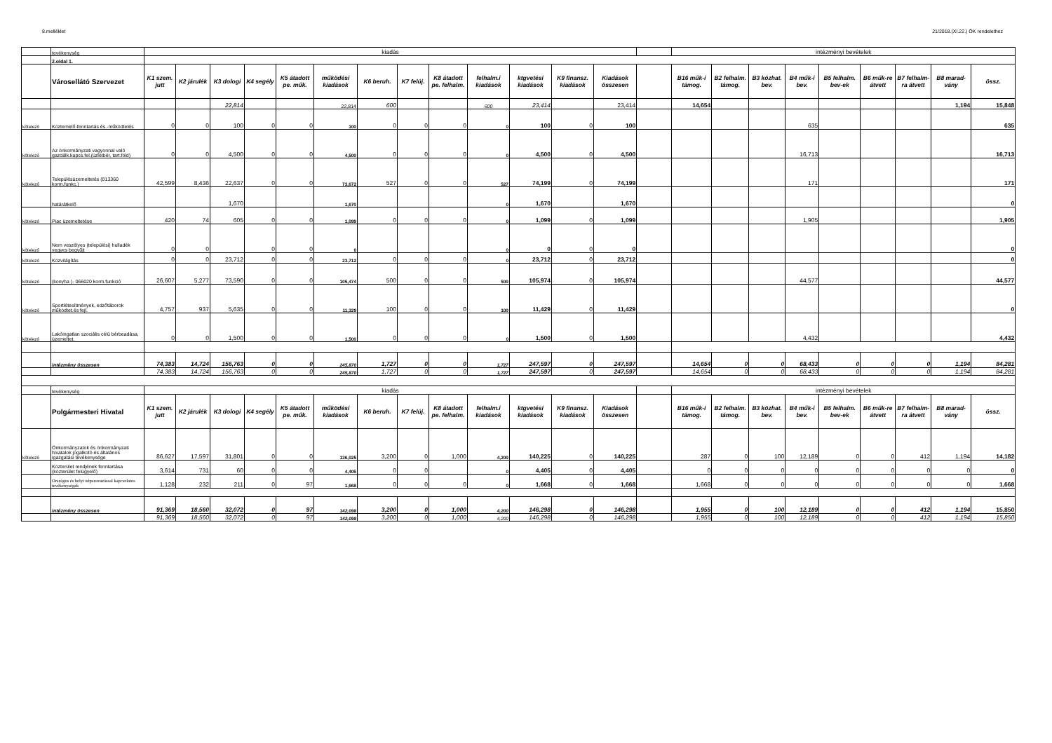8.melléklet 21/2018.(XI.22.) ÖK rendelethez
| | tevékenység | kiadás | | | | | | | | | | | | | | intézményi bevételek | | | | | | | | |
| | 2.oldal 1. | | | | | | | | | | | | | | | | | | | | | | | |
| | Városellátó Szervezet | K1 szem. jutt | K2 járulék | K3 dologi | K4 segély | K5 átadott pe. műk. | működési kiadások | K6 beruh. | K7 felúj. | K8 átadott pe. felhalm. | felhalm.i kiadások | ktgvetési kiadások | K9 finansz. kiadások | Kiadások összesen | | B16 műk-i támog. | B2 felhalm. támog. | B3 közhat. bev. | B4 műk-i bev. | B5 felhalm. bev-ek | B6 műk-re átvett | B7 felhalm-ra átvett | B8 marad-vány | össz. |
| | | | | 22,814 | | | 22,814 | 600 | | | 600 | 23,414 | | 23,414 | | 14,654 | | | | | | | 1,194 | 15,848 |
| kötelező | Köztemető-fenntartás és -működtetés | 0 | 0 | 100 | 0 | 0 | 100 | 0 | 0 | 0 | 0 | 100 | 0 | 100 | | | | | 635 | | | | | 635 |
| kötelező | Az önkormányzati vagyonnal való gazdálk.kapcs.fel.(üzletbér, tart.föld) | 0 | 0 | 4,500 | 0 | 0 | 4,500 | 0 | 0 | 0 | 0 | 4,500 | 0 | 4,500 | | | | | 16,713 | | | | | 16,713 |
| kötelező | Településüzemeltetés (013360 korm.funkc.) | 42,599 | 8,436 | 22,637 | 0 | 0 | 73,672 | 527 | 0 | 0 | 527 | 74,199 | 0 | 74,199 | | | | | 171 | | | | | 171 |
| | határátkelő | | | 1,670 | | | 1,670 | | | | 0 | 1,670 | | 1,670 | | | | | | | | | | 0 |
| kötelező | Piac üzemeltetése | 420 | 74 | 605 | 0 | 0 | 1,099 | 0 | 0 | 0 | 0 | 1,099 | 0 | 1,099 | | | | | 1,905 | | | | | 1,905 |
| kötelező | Nem veszélyes (települési) hulladék vegyes begyűjt | 0 | 0 | | 0 | 0 | 0 | | | | 0 | 0 | 0 | 0 | | | | | | | | | | 0 |
| kötelező | Közvilágítás | 0 | 0 | 23,712 | 0 | 0 | 23,712 | 0 | 0 | 0 | 0 | 23,712 | 0 | 23,712 | | | | | | | | | | 0 |
| kötelező | (konyha )- 066020 korm.funkció | 26,607 | 5,277 | 73,590 | 0 | 0 | 105,474 | 500 | 0 | 0 | 500 | 105,974 | 0 | 105,974 | | | | | 44,577 | | | | | 44,577 |
| kötelező | Sportlétesítmények, edzőtáborok működtet.és fejl. | 4,757 | 937 | 5,635 | 0 | 0 | 11,329 | 100 | 0 | 0 | 100 | 11,429 | 0 | 11,429 | | | | | | | | | | 0 |
| kötelező | Lakóingatlan szociális célú bérbeadása, üzemeltet. | 0 | 0 | 1,500 | 0 | 0 | 1,500 | 0 | 0 | 0 | 0 | 1,500 | 0 | 1,500 | | | | | 4,432 | | | | | 4,432 |
| | intézmény összesen | 74,383 | 14,724 | 156,763 | 0 | 0 | 245,870 | 1,727 | 0 | 0 | 1,727 | 247,597 | 0 | 247,597 | | 14,654 | 0 | 0 | 68,433 | 0 | 0 | 0 | 1,194 | 84,281 |
| | | 74,383 | 14,724 | 156,763 | 0 | 0 | 245,870 | 1,727 | 0 | 0 | 1,727 | 247,597 | 0 | 247,597 | | 14,654 | 0 | 0 | 68,433 | 0 | 0 | 0 | 1,194 | 84,281 |
| | tevékenység | kiadás | | | | | | | | | | | | | | intézményi bevételek | | | | | | | | |
| | Polgármesteri Hivatal | K1 szem. jutt | K2 járulék | K3 dologi | K4 segély | K5 átadott pe. műk. | működési kiadások | K6 beruh. | K7 felúj. | K8 átadott pe. felhalm. | felhalm.i kiadások | ktgvetési kiadások | K9 finansz. kiadások | Kiadások összesen | | B16 műk-i támog. | B2 felhalm. támog. | B3 közhat. bev. | B4 műk-i bev. | B5 felhalm. bev-ek | B6 műk-re átvett | B7 felhalm-ra átvett | B8 marad-vány | össz. |
| kötelező | Önkormányzatok és önkormányzati hivatalok jogalkotó és általános igazgatási tevékenysége | 86,627 | 17,597 | 31,801 | 0 | 0 | 136,025 | 3,200 | 0 | 1,000 | 4,200 | 140,225 | 0 | 140,225 | | 287 | 0 | 100 | 12,189 | 0 | 0 | 412 | 1,194 | 14,182 |
| | Közterület rendjének fenntartása (közterület felügyelő) | 3,614 | 731 | 60 | 0 | 0 | 4,405 | 0 | 0 | | 0 | 4,405 | 0 | 4,405 | | 0 | 0 | 0 | 0 | 0 | 0 | 0 | 0 | 0 |
| | Országos és helyi népszavazással kapcsolatos tevékenységek | 1,128 | 232 | 211 | 0 | 97 | 1,668 | 0 | 0 | 0 | 0 | 1,668 | 0 | 1,668 | | 1,668 | 0 | 0 | 0 | 0 | 0 | 0 | 0 | 1,668 |
| | intézmény összesen | 91,369 | 18,560 | 32,072 | 0 | 97 | 142,098 | 3,200 | 0 | 1,000 | 4,200 | 146,298 | 0 | 146,298 | | 1,955 | 0 | 100 | 12,189 | 0 | 0 | 412 | 1,194 | 15,850 |
| | | 91,369 | 18,560 | 32,072 | 0 | 97 | 142,098 | 3,200 | 0 | 1,000 | 4,200 | 146,298 | 0 | 146,298 | | 1,955 | 0 | 100 | 12,189 | 0 | 0 | 412 | 1,194 | 15,850 |